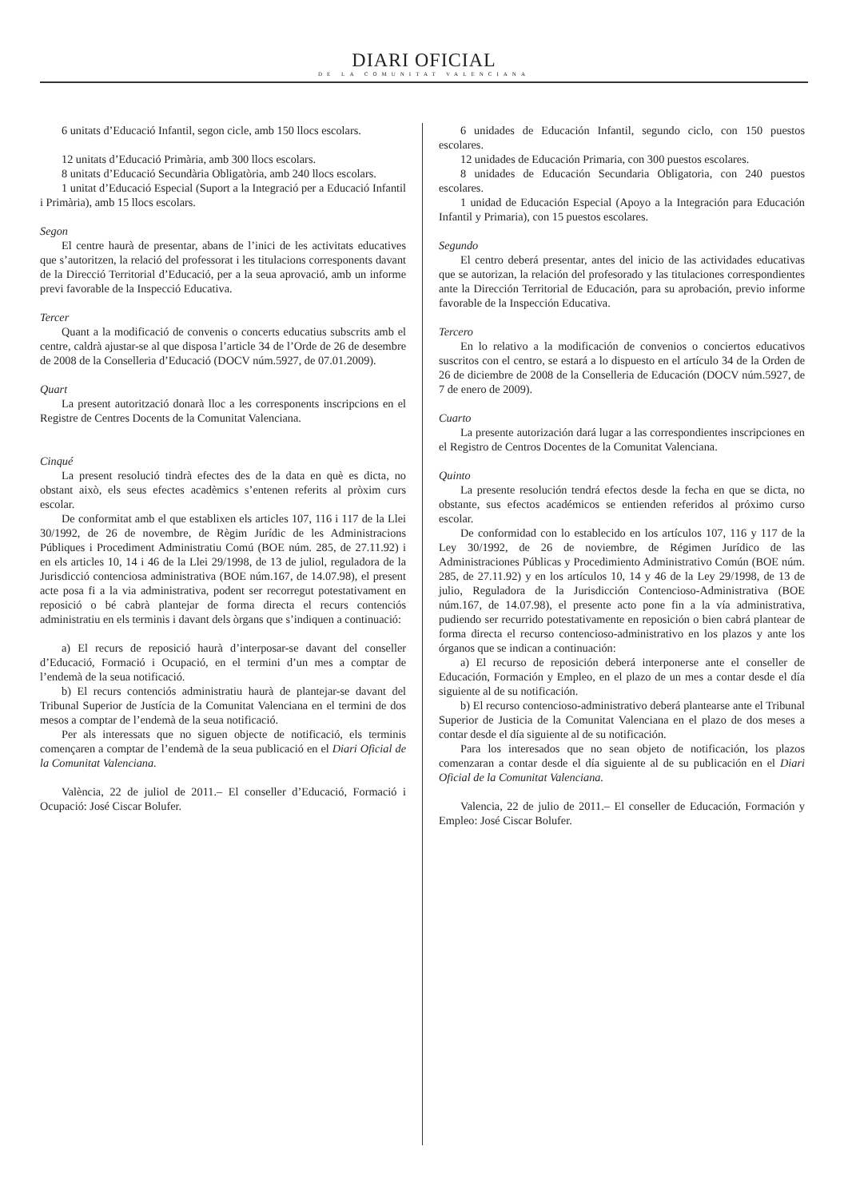DIARI OFICIAL
DE LA COMUNITAT VALENCIANA
6 unitats d’Educació Infantil, segon cicle, amb 150 llocs escolars.
12 unitats d’Educació Primària, amb 300 llocs escolars.
8 unitats d’Educació Secundària Obligatòria, amb 240 llocs escolars.
1 unitat d’Educació Especial (Suport a la Integració per a Educació Infantil i Primària), amb 15 llocs escolars.
Segon
El centre haurà de presentar, abans de l’inici de les activitats educatives que s’autoritzen, la relació del professorat i les titulacions corresponents davant de la Direcció Territorial d’Educació, per a la seua aprovació, amb un informe previ favorable de la Inspecció Educativa.
Tercer
Quant a la modificació de convenis o concerts educatius subscrits amb el centre, caldrà ajustar-se al que disposa l’article 34 de l’Orde de 26 de desembre de 2008 de la Conselleria d’Educació (DOCV núm.5927, de 07.01.2009).
Quart
La present autorització donarà lloc a les corresponents inscripcions en el Registre de Centres Docents de la Comunitat Valenciana.
Cinqué
La present resolució tindrà efectes des de la data en què es dicta, no obstant això, els seus efectes acadèmics s’entenen referits al pròxim curs escolar.
De conformitat amb el que establixen els articles 107, 116 i 117 de la Llei 30/1992, de 26 de novembre, de Règim Jurídic de les Administracions Públiques i Procediment Administratiu Comú (BOE núm. 285, de 27.11.92) i en els articles 10, 14 i 46 de la Llei 29/1998, de 13 de juliol, reguladora de la Jurisdicció contenciosa administrativa (BOE núm.167, de 14.07.98), el present acte posa fi a la via administrativa, podent ser recorregut potestativament en reposició o bé cabrà plantejar de forma directa el recurs contenciós administratiu en els terminis i davant dels òrgans que s’indiquen a continuació:
a) El recurs de reposició haurà d’interposar-se davant del conseller d’Educació, Formació i Ocupació, en el termini d’un mes a comptar de l’endemà de la seua notificació.
b) El recurs contenciós administratiu haurà de plantejar-se davant del Tribunal Superior de Justícia de la Comunitat Valenciana en el termini de dos mesos a comptar de l’endemà de la seua notificació.
Per als interessats que no siguen objecte de notificació, els terminis començaren a comptar de l’endemà de la seua publicació en el Diari Oficial de la Comunitat Valenciana.
València, 22 de juliol de 2011.– El conseller d’Educació, Formació i Ocupació: José Ciscar Bolufer.
6 unidades de Educación Infantil, segundo ciclo, con 150 puestos escolares.
12 unidades de Educación Primaria, con 300 puestos escolares.
8 unidades de Educación Secundaria Obligatoria, con 240 puestos escolares.
1 unidad de Educación Especial (Apoyo a la Integración para Educación Infantil y Primaria), con 15 puestos escolares.
Segundo
El centro deberá presentar, antes del inicio de las actividades educativas que se autorizan, la relación del profesorado y las titulaciones correspondientes ante la Dirección Territorial de Educación, para su aprobación, previo informe favorable de la Inspección Educativa.
Tercero
En lo relativo a la modificación de convenios o conciertos educativos suscritos con el centro, se estará a lo dispuesto en el artículo 34 de la Orden de 26 de diciembre de 2008 de la Conselleria de Educación (DOCV núm.5927, de 7 de enero de 2009).
Cuarto
La presente autorización dará lugar a las correspondientes inscripciones en el Registro de Centros Docentes de la Comunitat Valenciana.
Quinto
La presente resolución tendrá efectos desde la fecha en que se dicta, no obstante, sus efectos académicos se entienden referidos al próximo curso escolar.
De conformidad con lo establecido en los artículos 107, 116 y 117 de la Ley 30/1992, de 26 de noviembre, de Régimen Jurídico de las Administraciones Públicas y Procedimiento Administrativo Común (BOE núm. 285, de 27.11.92) y en los artículos 10, 14 y 46 de la Ley 29/1998, de 13 de julio, Reguladora de la Jurisdicción Contencioso-Administrativa (BOE núm.167, de 14.07.98), el presente acto pone fin a la vía administrativa, pudiendo ser recurrido potestativamente en reposición o bien cabrá plantear de forma directa el recurso contencioso-administrativo en los plazos y ante los órganos que se indican a continuación:
a) El recurso de reposición deberá interponerse ante el conseller de Educación, Formación y Empleo, en el plazo de un mes a contar desde el día siguiente al de su notificación.
b) El recurso contencioso-administrativo deberá plantearse ante el Tribunal Superior de Justicia de la Comunitat Valenciana en el plazo de dos meses a contar desde el día siguiente al de su notificación.
Para los interesados que no sean objeto de notificación, los plazos comenzaran a contar desde el día siguiente al de su publicación en el Diari Oficial de la Comunitat Valenciana.
Valencia, 22 de julio de 2011.– El conseller de Educación, Formación y Empleo: José Ciscar Bolufer.